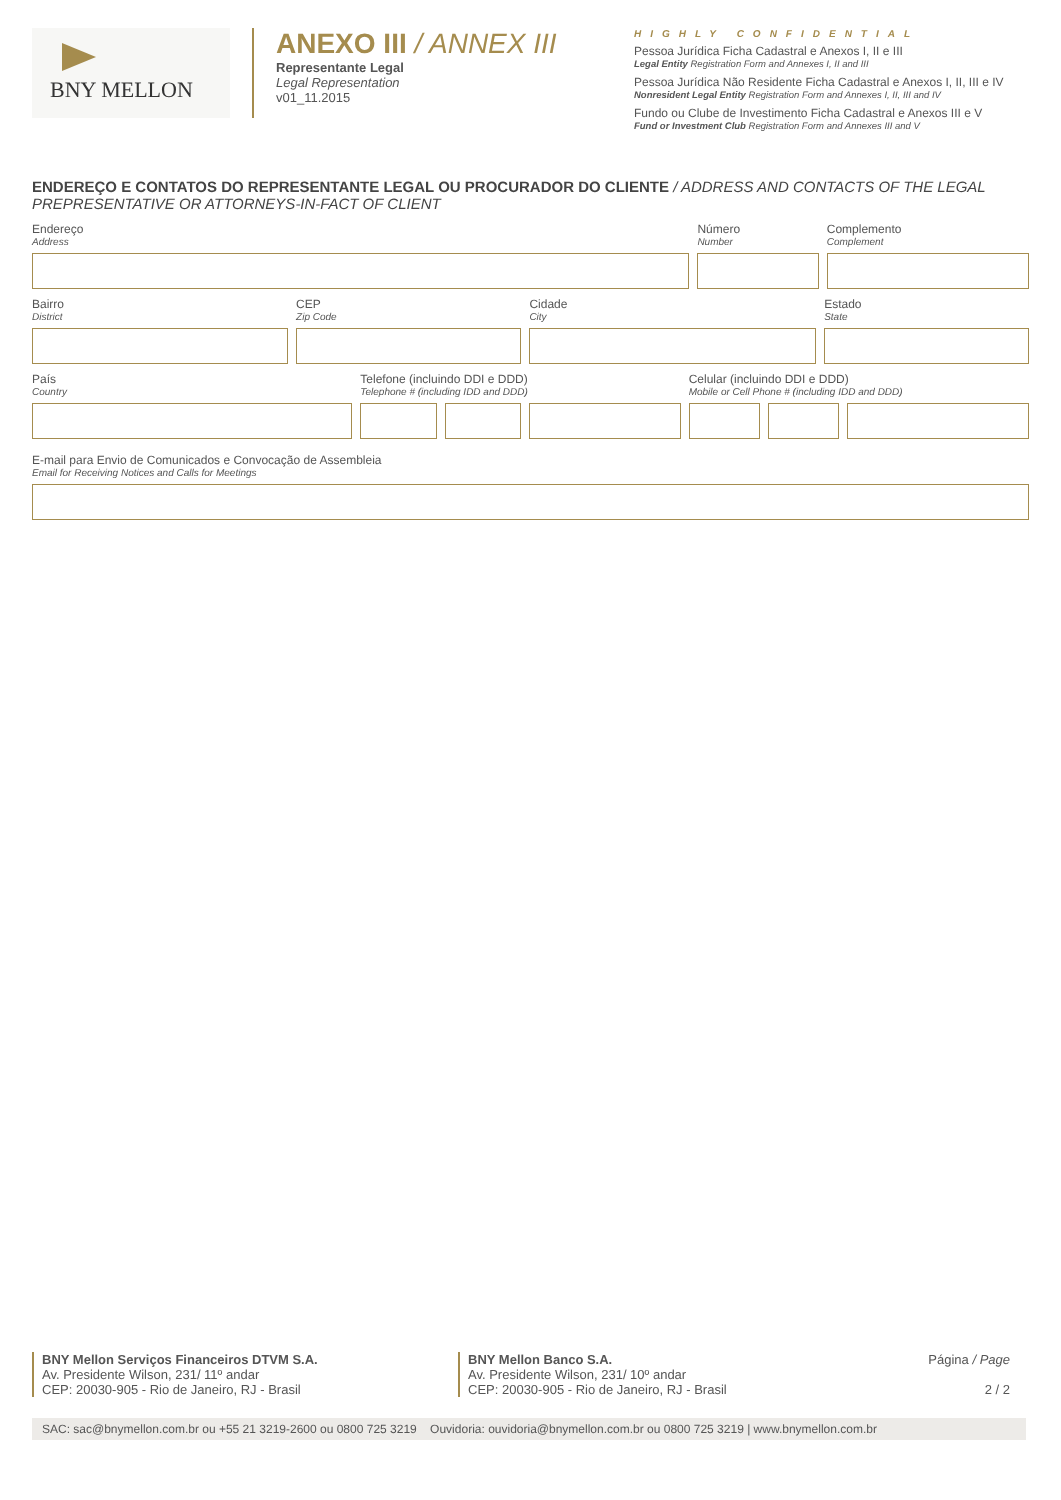BNY MELLON
ANEXO III / ANNEX III
Representante Legal
Legal Representation
v01_11.2015
HIGHLY CONFIDENTIAL
Pessoa Jurídica Ficha Cadastral e Anexos I, II e III
Legal Entity Registration Form and Annexes I, II and III
Pessoa Jurídica Não Residente Ficha Cadastral e Anexos I, II, III e IV
Nonresident Legal Entity Registration Form and Annexes I, II, III and IV
Fundo ou Clube de Investimento Ficha Cadastral e Anexos III e V
Fund or Investment Club Registration Form and Annexes III and V
ENDEREÇO E CONTATOS DO REPRESENTANTE LEGAL OU PROCURADOR DO CLIENTE / ADDRESS AND CONTACTS OF THE LEGAL PREPRESENTATIVE OR ATTORNEYS-IN-FACT OF CLIENT
Endereço
Address
Número
Number
Complemento
Complement
Bairro
District
CEP
Zip Code
Cidade
City
Estado
State
País
Country
Telefone (incluindo DDI e DDD)
Telephone # (including IDD and DDD)
Celular (incluindo DDI e DDD)
Mobile or Cell Phone # (including IDD and DDD)
E-mail para Envio de Comunicados e Convocação de Assembleia
Email for Receiving Notices and Calls for Meetings
BNY Mellon Serviços Financeiros DTVM S.A.
Av. Presidente Wilson, 231/ 11º andar
CEP: 20030-905 - Rio de Janeiro, RJ - Brasil
BNY Mellon Banco S.A.
Av. Presidente Wilson, 231/ 10º andar
CEP: 20030-905 - Rio de Janeiro, RJ - Brasil
Página / Page
2 / 2
SAC: sac@bnymellon.com.br ou +55 21 3219-2600 ou 0800 725 3219 Ouvidoria: ouvidoria@bnymellon.com.br ou 0800 725 3219 | www.bnymellon.com.br